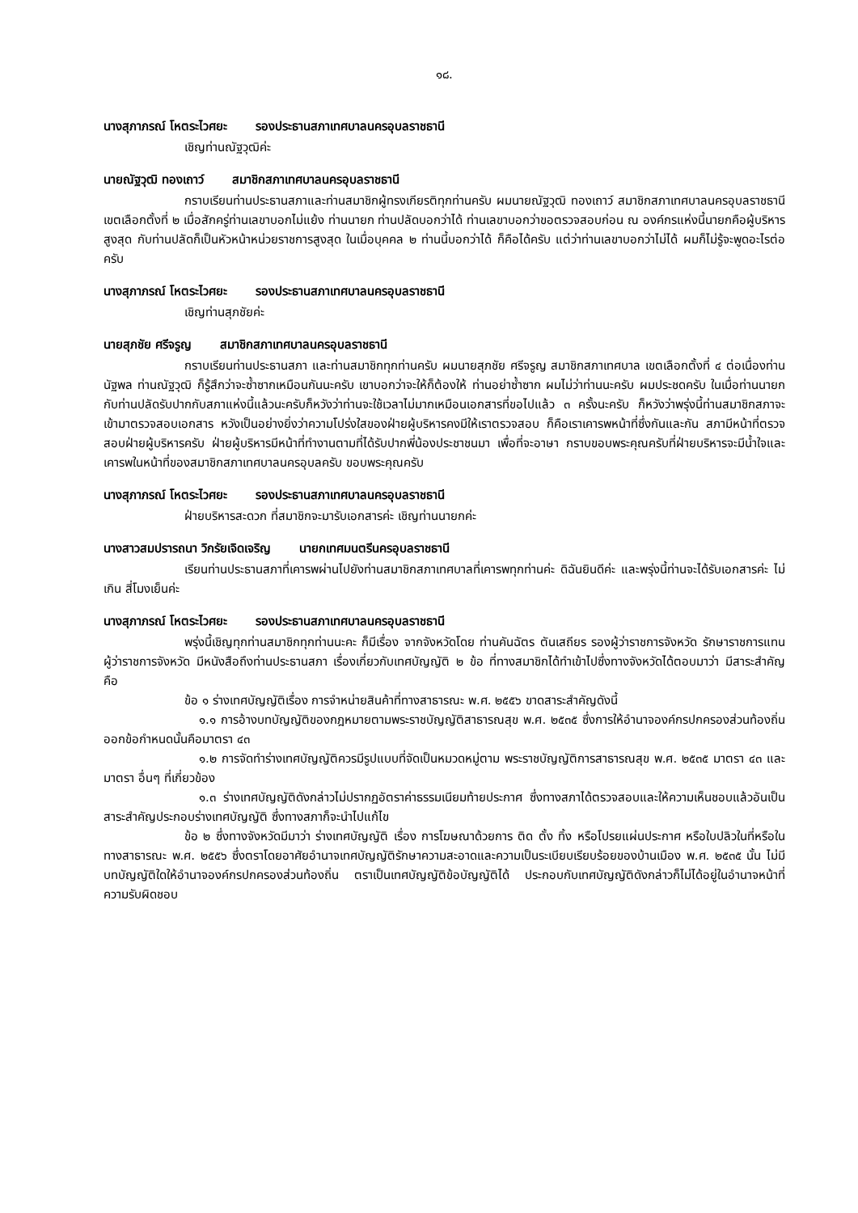๑๘.
นางสุภาภรณ์ โหตระไวศยะ รองประธานสภาเทศบาลนครอุบลราชธานี
เชิญท่านณัฐวุฒิค่ะ
นายณัฐวุฒิ ทองเถาว์ สมาชิกสภาเทศบาลนครอุบลราชธานี
กราบเรียนท่านประธานสภาและท่านสมาชิกผู้ทรงเกียรติทุกท่านครับ ผมนายณัฐวุฒิ ทองเถาว์ สมาชิกสภาเทศบาลนครอุบลราชธานี เขตเลือกตั้งที่ ๒ เมื่อสักครู่ท่านเลขาบอกไม่แย้ง ท่านนายก ท่านปลัดบอกว่าได้ ท่านเลขาบอกว่าขอตรวจสอบก่อน ณ องค์กรแห่งนี้นายกคือผู้บริหารสูงสุด กับท่านปลัดก็เป็นหัวหน้าหน่วยราชการสูงสุด ในเมื่อบุคคล ๒ ท่านนี้บอกว่าได้ ก็คือได้ครับ แต่ว่าท่านเลขาบอกว่าไม่ได้ ผมก็ไม่รู้จะพูดอะไรต่อครับ
นางสุภาภรณ์ โหตระไวศยะ รองประธานสภาเทศบาลนครอุบลราชธานี
เชิญท่านสุภชัยค่ะ
นายสุภชัย ศรีจรูญ สมาชิกสภาเทศบาลนครอุบลราชธานี
กราบเรียนท่านประธานสภา และท่านสมาชิกทุกท่านครับ ผมนายสุภชัย ศรีจรูญ สมาชิกสภาเทศบาล เขตเลือกตั้งที่ ๔ ต่อเนื่องท่านนัฐพล ท่านณัฐวุฒิ ก็รู้สึกว่าจะซ้ำซากเหมือนกันนะครับ เขาบอกว่าจะให้ก็ต้องให้ ท่านอย่าซ้ำซาก ผมไม่ว่าท่านนะครับ ผมประชดครับ ในเมื่อท่านนายกกับท่านปลัดรับปากกับสภาแห่งนี้แล้วนะครับก็หวังว่าท่านจะใช้เวลาไม่มากเหมือนเอกสารที่ขอไปแล้ว ๓ ครั้งนะครับ ก็หวังว่าพรุ่งนี้ท่านสมาชิกสภาจะเข้ามาตรวจสอบเอกสาร หวังเป็นอย่างยิ่งว่าความโปร่งใสของฝ่ายผู้บริหารคงมีให้เราตรวจสอบ ก็คือเราเคารพหน้าที่ซึ่งกันและกัน สภามีหน้าที่ตรวจสอบฝ่ายผู้บริหารครับ ฝ่ายผู้บริหารมีหน้าที่ทำงานตามที่ได้รับปากพี่น้องประชาชนมา เพื่อที่จะอาษา กราบขอบพระคุณครับที่ฝ่ายบริหารจะมีน้ำใจและเคารพในหน้าที่ของสมาชิกสภาเทศบาลนครอุบลครับ ขอบพระคุณครับ
นางสุภาภรณ์ โหตระไวศยะ รองประธานสภาเทศบาลนครอุบลราชธานี
ฝ่ายบริหารสะดวก ที่สมาชิกจะมารับเอกสารค่ะ เชิญท่านนายกค่ะ
นางสาวสมปรารถนา วิกรัยเจิดเจริญ นายกเทศมนตรีนครอุบลราชธานี
เรียนท่านประธานสภาที่เคารพผ่านไปยังท่านสมาชิกสภาเทศบาลที่เคารพทุกท่านค่ะ ดิฉันยินดีค่ะ และพรุ่งนี้ท่านจะได้รับเอกสารค่ะ ไม่เกิน สี่โมงเย็นค่ะ
นางสุภาภรณ์ โหตระไวศยะ รองประธานสภาเทศบาลนครอุบลราชธานี
พรุ่งนี้เชิญทุกท่านสมาชิกทุกท่านนะคะ ก็มีเรื่อง จากจังหวัดโดย ท่านคันฉัตร ตันเสถียร รองผู้ว่าราชการจังหวัด รักษาราชการแทน ผู้ว่าราชการจังหวัด มีหนังสือถึงท่านประธานสภา เรื่องเกี่ยวกับเทศบัญญัติ ๒ ข้อ ที่ทางสมาชิกได้ทำเข้าไปซึ่งทางจังหวัดได้ตอบมาว่า มีสาระสำคัญคือ
ข้อ ๑ ร่างเทศบัญญัติเรื่อง การจำหน่ายสินค้าที่ทางสาธารณะ พ.ศ. ๒๕๕๖ ขาดสาระสำคัญดังนี้
๑.๑ การอ้างบทบัญญัติของกฎหมายตามพระราชบัญญัติสาธารณสุข พ.ศ. ๒๕๓๕ ซึ่งการให้อำนาจองค์กรปกครองส่วนท้องถิ่น ออกข้อกำหนดนั้นคือมาตรา ๔๓
๑.๒ การจัดทำร่างเทศบัญญัติควรมีรูปแบบที่จัดเป็นหมวดหมู่ตาม พระราชบัญญัติการสาธารณสุข พ.ศ. ๒๕๓๕ มาตรา ๔๓ และมาตรา อื่นๆ ที่เกี่ยวข้อง
๑.๓ ร่างเทศบัญญัติดังกล่าวไม่ปรากฏอัตราค่าธรรมเนียมท้ายประกาศ ซึ่งทางสภาได้ตรวจสอบและให้ความเห็นชอบแล้วอันเป็นสาระสำคัญประกอบร่างเทศบัญญัติ ซึ่งทางสภาก็จะนำไปแก้ไข
ข้อ ๒ ซึ่งทางจังหวัดมีมาว่า ร่างเทศบัญญัติ เรื่อง การโฆษณาด้วยการ ติด ตั้ง ทิ้ง หรือโปรยแผ่นประกาศ หรือใบปลิวในที่หรือในทางสาธารณะ พ.ศ. ๒๕๕๖ ซึ่งตราโดยอาศัยอำนาจเทศบัญญัติรักษาความสะอาดและความเป็นระเบียบเรียบร้อยของบ้านเมือง พ.ศ. ๒๕๓๕ นั้น ไม่มีบทบัญญัติใดให้อำนาจองค์กรปกครองส่วนท้องถิ่น ตราเป็นเทศบัญญัติข้อบัญญัติได้ ประกอบกับเทศบัญญัติดังกล่าวก็ไม่ได้อยู่ในอำนาจหน้าที่ความรับผิดชอบ